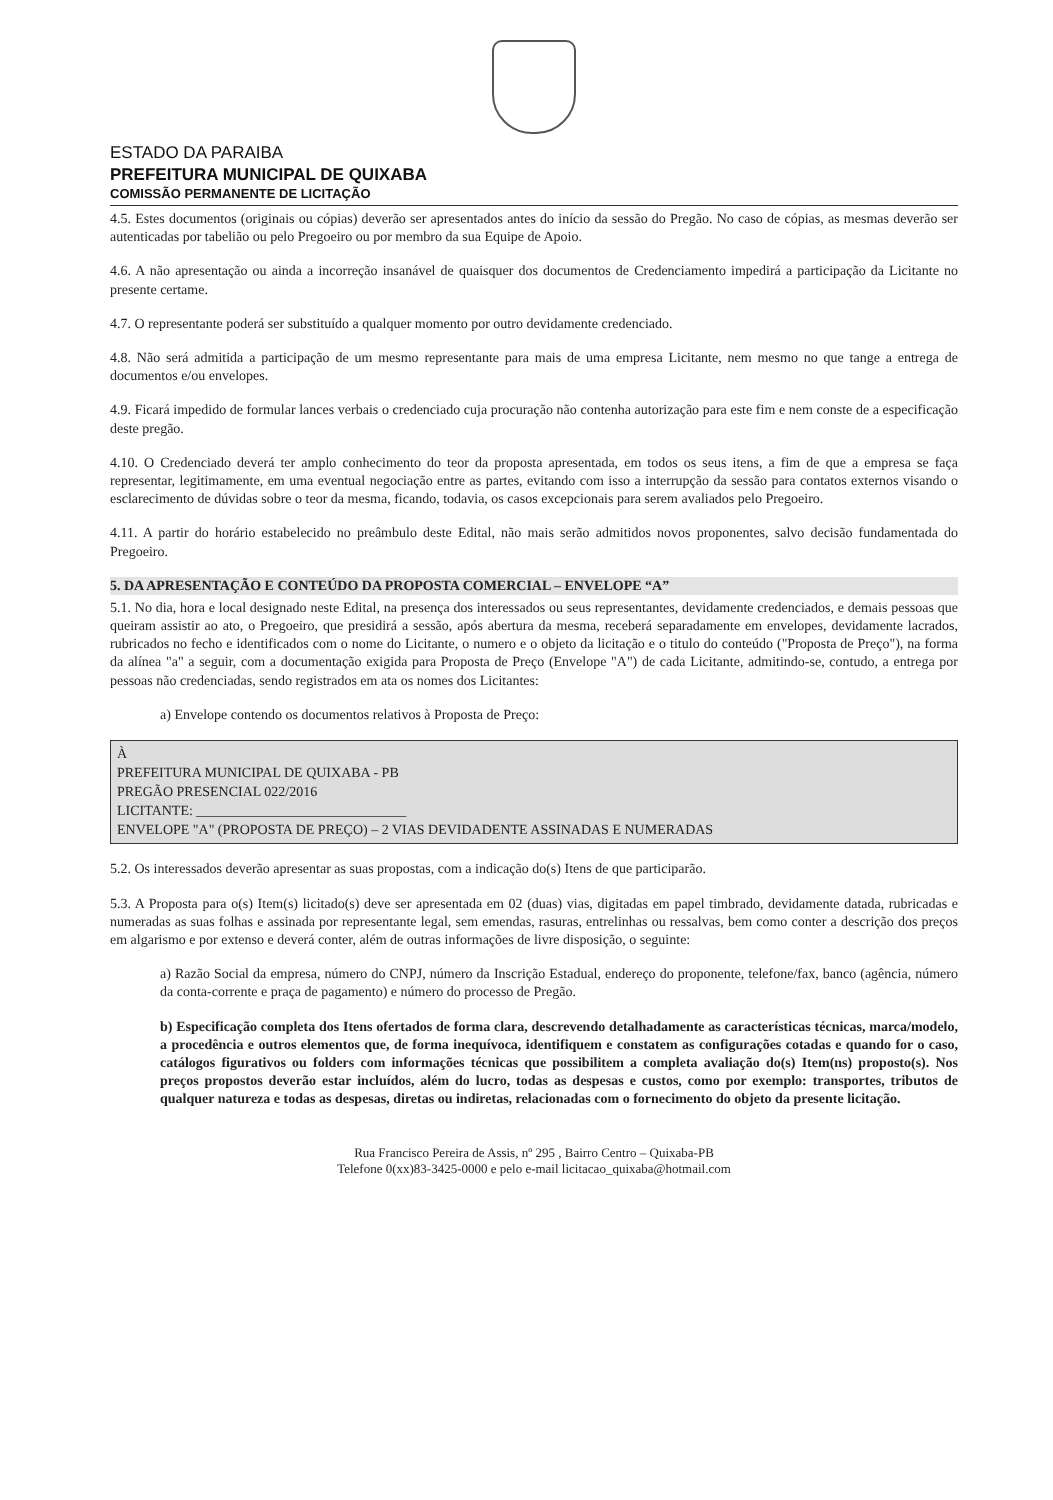ESTADO DA PARAIBA
PREFEITURA MUNICIPAL DE QUIXABA
COMISSÃO PERMANENTE DE LICITAÇÃO
4.5. Estes documentos (originais ou cópias) deverão ser apresentados antes do início da sessão do Pregão. No caso de cópias, as mesmas deverão ser autenticadas por tabelião ou pelo Pregoeiro ou por membro da sua Equipe de Apoio.
4.6. A não apresentação ou ainda a incorreção insanável de quaisquer dos documentos de Credenciamento impedirá a participação da Licitante no presente certame.
4.7. O representante poderá ser substituído a qualquer momento por outro devidamente credenciado.
4.8. Não será admitida a participação de um mesmo representante para mais de uma empresa Licitante, nem mesmo no que tange a entrega de documentos e/ou envelopes.
4.9. Ficará impedido de formular lances verbais o credenciado cuja procuração não contenha autorização para este fim e nem conste de a especificação deste pregão.
4.10. O Credenciado deverá ter amplo conhecimento do teor da proposta apresentada, em todos os seus itens, a fim de que a empresa se faça representar, legitimamente, em uma eventual negociação entre as partes, evitando com isso a interrupção da sessão para contatos externos visando o esclarecimento de dúvidas sobre o teor da mesma, ficando, todavia, os casos excepcionais para serem avaliados pelo Pregoeiro.
4.11. A partir do horário estabelecido no preâmbulo deste Edital, não mais serão admitidos novos proponentes, salvo decisão fundamentada do Pregoeiro.
5. DA APRESENTAÇÃO E CONTEÚDO DA PROPOSTA COMERCIAL – ENVELOPE “A”
5.1. No dia, hora e local designado neste Edital, na presença dos interessados ou seus representantes, devidamente credenciados, e demais pessoas que queiram assistir ao ato, o Pregoeiro, que presidirá a sessão, após abertura da mesma, receberá separadamente em envelopes, devidamente lacrados, rubricados no fecho e identificados com o nome do Licitante, o numero e o objeto da licitação e o titulo do conteúdo ("Proposta de Preço"), na forma da alínea "a" a seguir, com a documentação exigida para Proposta de Preço (Envelope "A") de cada Licitante, admitindo-se, contudo, a entrega por pessoas não credenciadas, sendo registrados em ata os nomes dos Licitantes:
a) Envelope contendo os documentos relativos à Proposta de Preço:
À
PREFEITURA MUNICIPAL DE QUIXABA - PB
PREGÃO PRESENCIAL 022/2016
LICITANTE: ______________________________
ENVELOPE "A" (PROPOSTA DE PREÇO) – 2 VIAS DEVIDADENTE ASSINADAS E NUMERADAS
5.2. Os interessados deverão apresentar as suas propostas, com a indicação do(s) Itens de que participarão.
5.3. A Proposta para o(s) Item(s) licitado(s) deve ser apresentada em 02 (duas) vias, digitadas em papel timbrado, devidamente datada, rubricadas e numeradas as suas folhas e assinada por representante legal, sem emendas, rasuras, entrelinhas ou ressalvas, bem como conter a descrição dos preços em algarismo e por extenso e deverá conter, além de outras informações de livre disposição, o seguinte:
a) Razão Social da empresa, número do CNPJ, número da Inscrição Estadual, endereço do proponente, telefone/fax, banco (agência, número da conta-corrente e praça de pagamento) e número do processo de Pregão.
b) Especificação completa dos Itens ofertados de forma clara, descrevendo detalhadamente as características técnicas, marca/modelo, a procedência e outros elementos que, de forma inequívoca, identifiquem e constatem as configurações cotadas e quando for o caso, catálogos figurativos ou folders com informações técnicas que possibilitem a completa avaliação do(s) Item(ns) proposto(s). Nos preços propostos deverão estar incluídos, além do lucro, todas as despesas e custos, como por exemplo: transportes, tributos de qualquer natureza e todas as despesas, diretas ou indiretas, relacionadas com o fornecimento do objeto da presente licitação.
Rua Francisco Pereira de Assis, nº 295 , Bairro Centro – Quixaba-PB
Telefone 0(xx)83-3425-0000 e pelo e-mail licitacao_quixaba@hotmail.com